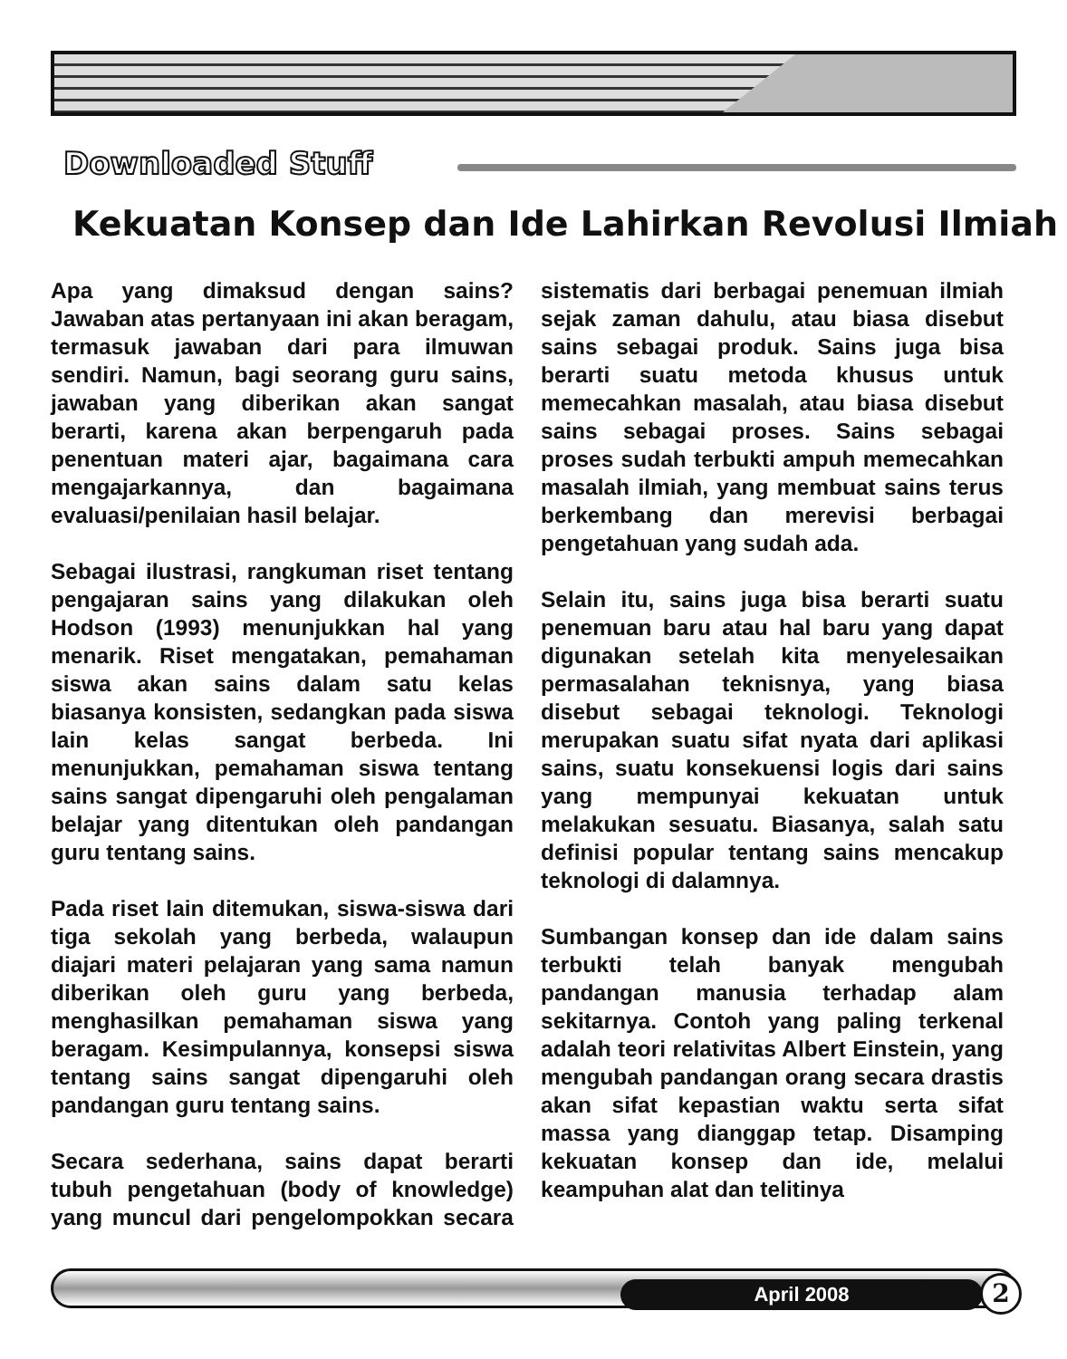Downloaded Stuff
Kekuatan Konsep dan Ide Lahirkan Revolusi Ilmiah
Apa yang dimaksud dengan sains? Jawaban atas pertanyaan ini akan beragam, termasuk jawaban dari para ilmuwan sendiri. Namun, bagi seorang guru sains, jawaban yang diberikan akan sangat berarti, karena akan berpengaruh pada penentuan materi ajar, bagaimana cara mengajarkannya, dan bagaimana evaluasi/penilaian hasil belajar.
Sebagai ilustrasi, rangkuman riset tentang pengajaran sains yang dilakukan oleh Hodson (1993) menunjukkan hal yang menarik. Riset mengatakan, pemahaman siswa akan sains dalam satu kelas biasanya konsisten, sedangkan pada siswa lain kelas sangat berbeda. Ini menunjukkan, pemahaman siswa tentang sains sangat dipengaruhi oleh pengalaman belajar yang ditentukan oleh pandangan guru tentang sains.
Pada riset lain ditemukan, siswa-siswa dari tiga sekolah yang berbeda, walaupun diajari materi pelajaran yang sama namun diberikan oleh guru yang berbeda, menghasilkan pemahaman siswa yang beragam. Kesimpulannya, konsepsi siswa tentang sains sangat dipengaruhi oleh pandangan guru tentang sains.
Secara sederhana, sains dapat berarti tubuh pengetahuan (body of knowledge) yang muncul dari pengelompokkan secara sistematis dari berbagai penemuan ilmiah sejak zaman dahulu, atau biasa disebut sains sebagai produk. Sains juga bisa berarti suatu metoda khusus untuk memecahkan masalah, atau biasa disebut sains sebagai proses. Sains sebagai proses sudah terbukti ampuh memecahkan masalah ilmiah, yang membuat sains terus berkembang dan merevisi berbagai pengetahuan yang sudah ada.
Selain itu, sains juga bisa berarti suatu penemuan baru atau hal baru yang dapat digunakan setelah kita menyelesaikan permasalahan teknisnya, yang biasa disebut sebagai teknologi. Teknologi merupakan suatu sifat nyata dari aplikasi sains, suatu konsekuensi logis dari sains yang mempunyai kekuatan untuk melakukan sesuatu. Biasanya, salah satu definisi popular tentang sains mencakup teknologi di dalamnya.
Sumbangan konsep dan ide dalam sains terbukti telah banyak mengubah pandangan manusia terhadap alam sekitarnya. Contoh yang paling terkenal adalah teori relativitas Albert Einstein, yang mengubah pandangan orang secara drastis akan sifat kepastian waktu serta sifat massa yang dianggap tetap. Disamping kekuatan konsep dan ide, melalui keampuhan alat dan telitinya
April 2008 2